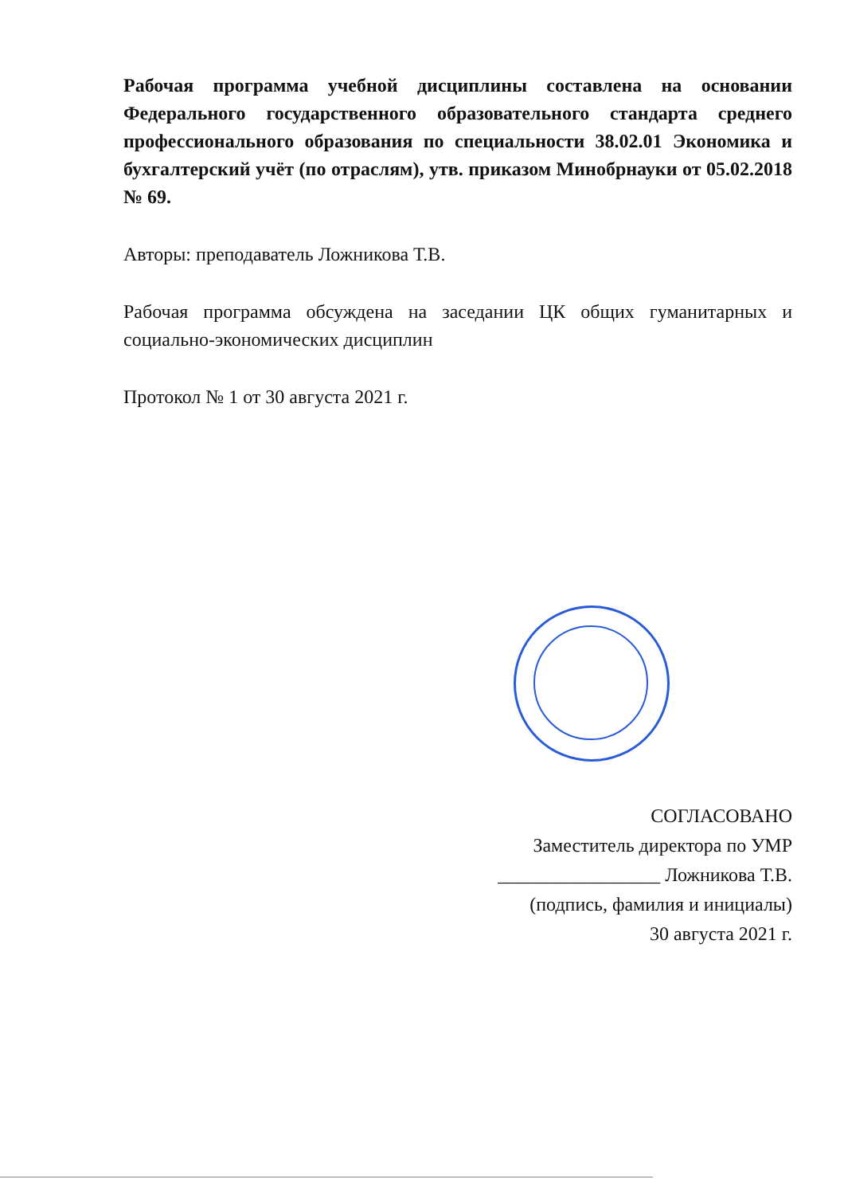Рабочая программа учебной дисциплины составлена на основании Федерального государственного образовательного стандарта среднего профессионального образования по специальности 38.02.01 Экономика и бухгалтерский учёт (по отраслям), утв. приказом Минобрнауки от 05.02.2018 № 69.
Авторы: преподаватель Ложникова Т.В.
Рабочая программа обсуждена на заседании ЦК общих гуманитарных и социально-экономических дисциплин
Протокол № 1 от 30 августа 2021 г.
СОГЛАСОВАНО
Заместитель директора по УМР
_________________ Ложникова Т.В.
(подпись, фамилия и инициалы)
30 августа 2021 г.